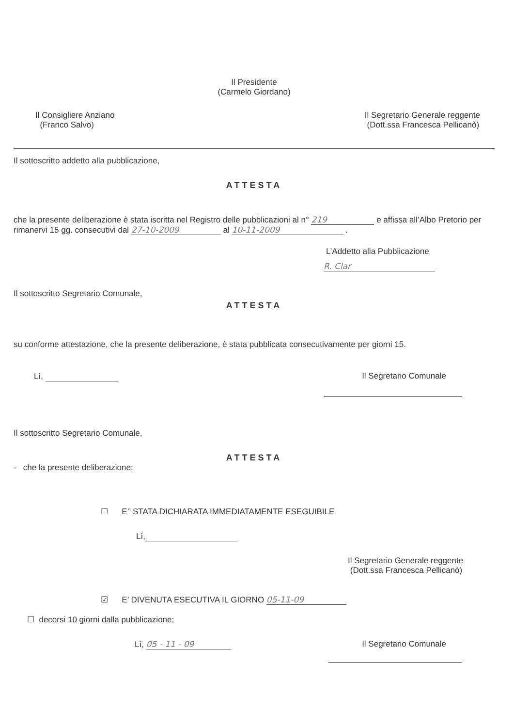Il Presidente
(Carmelo Giordano)
Il Consigliere Anziano
(Franco Salvo)
Il Segretario Generale reggente
(Dott.ssa Francesca Pellicanò)
Il sottoscritto addetto alla pubblicazione,
ATTESTA
che la presente deliberazione è stata iscritta nel Registro delle pubblicazioni al n° 219 e affissa all’Albo Pretorio per rimanervi 15 gg. consecutivi dal 27-10-2009 al 10-11-2009 .
L’Addetto alla Pubblicazione
R. Clar
Il sottoscritto Segretario Comunale,
ATTESTA
su conforme attestazione, che la presente deliberazione, è stata pubblicata consecutivamente per giorni 15.
Lì, Il Segretario Comunale
Il sottoscritto Segretario Comunale,
ATTESTA
- che la presente deliberazione:
☐ E’’ STATA DICHIARATA IMMEDIATAMENTE ESEGUIBILE
Lì,
Il Segretario Generale reggente
(Dott.ssa Francesca Pellicanò)
☑ E’ DIVENUTA ESECUTIVA IL GIORNO 05-11-09
☐ decorsi 10 giorni dalla pubblicazione;
Lì, 05 - 11 - 09 Il Segretario Comunale